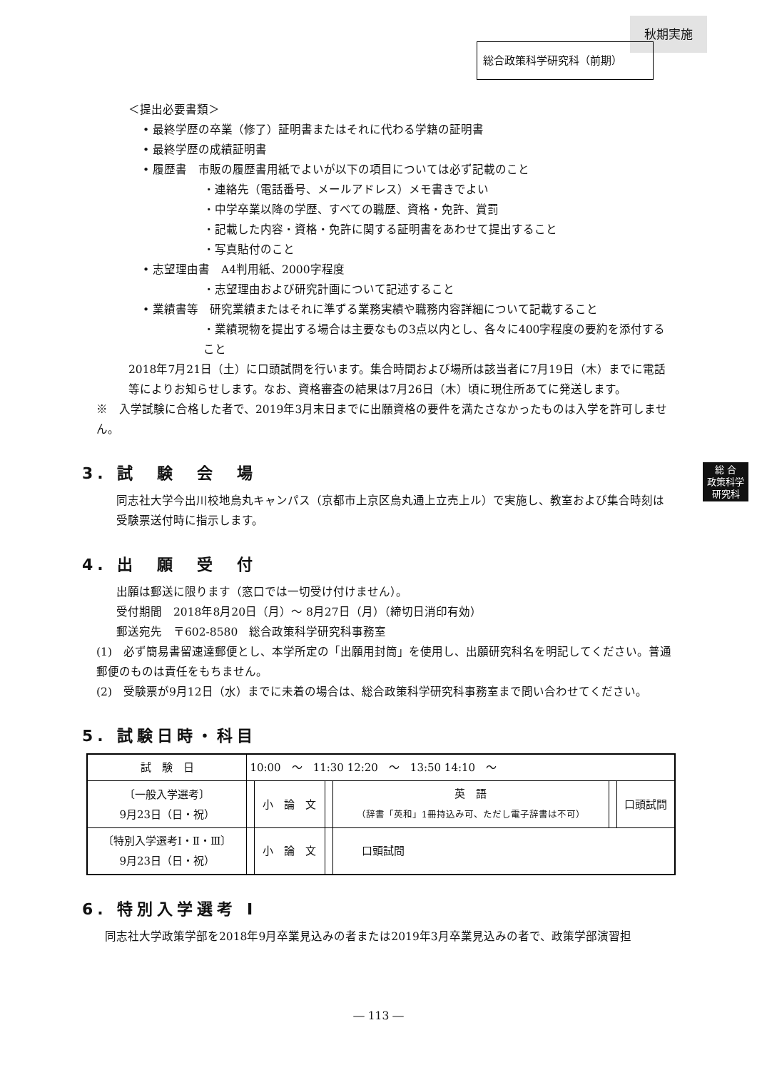秋期実施
総合政策科学研究科（前期）
総 合
政策科学
研究科
＜提出必要書類＞
• 最終学歴の卒業（修了）証明書またはそれに代わる学籍の証明書
• 最終学歴の成績証明書
• 履歴書　市販の履歴書用紙でよいが以下の項目については必ず記載のこと
・連絡先（電話番号、メールアドレス）メモ書きでよい
・中学卒業以降の学歴、すべての職歴、資格・免許、賞罰
・記載した内容・資格・免許に関する証明書をあわせて提出すること
・写真貼付のこと
• 志望理由書　A4判用紙、2000字程度
・志望理由および研究計画について記述すること
• 業績書等　研究業績またはそれに準ずる業務実績や職務内容詳細について記載すること
・業績現物を提出する場合は主要なもの3点以内とし、各々に400字程度の要約を添付すること
2018年7月21日（土）に口頭試問を行います。集合時間および場所は該当者に7月19日（木）までに電話等によりお知らせします。なお、資格審査の結果は7月26日（木）頃に現住所あてに発送します。
※　入学試験に合格した者で、2019年3月末日までに出願資格の要件を満たさなかったものは入学を許可しません。
3. 試　験　会　場
同志社大学今出川校地烏丸キャンパス（京都市上京区烏丸通上立売上ル）で実施し、教室および集合時刻は受験票送付時に指示します。
4. 出　願　受　付
出願は郵送に限ります（窓口では一切受け付けません）。
受付期間　2018年8月20日（月）～ 8月27日（月）（締切日消印有効）
郵送宛先　〒602-8580　総合政策科学研究科事務室
(1)　必ず簡易書留速達郵便とし、本学所定の「出願用封筒」を使用し、出願研究科名を明記してください。普通郵便のものは責任をもちません。
(2)　受験票が9月12日（水）までに未着の場合は、総合政策科学研究科事務室まで問い合わせてください。
5. 試験日時・科目
| 試 験 日 | 10:00 ～ 11:30 12:20 ～ 13:50 14:10 ～ | | | | | |
| 〔一般入学選考〕 9月23日（日・祝） | | 小 論 文 | | 英 語 （辞書「英和」1冊持込み可、ただし電子辞書は不可） | | 口頭試問 |
| 〔特別入学選考Ⅰ・Ⅱ・Ⅲ〕 9月23日（日・祝） | | 小 論 文 | | 口頭試問 | | |
6. 特別入学選考 I
同志社大学政策学部を2018年9月卒業見込みの者または2019年3月卒業見込みの者で、政策学部演習担
― 113 ―